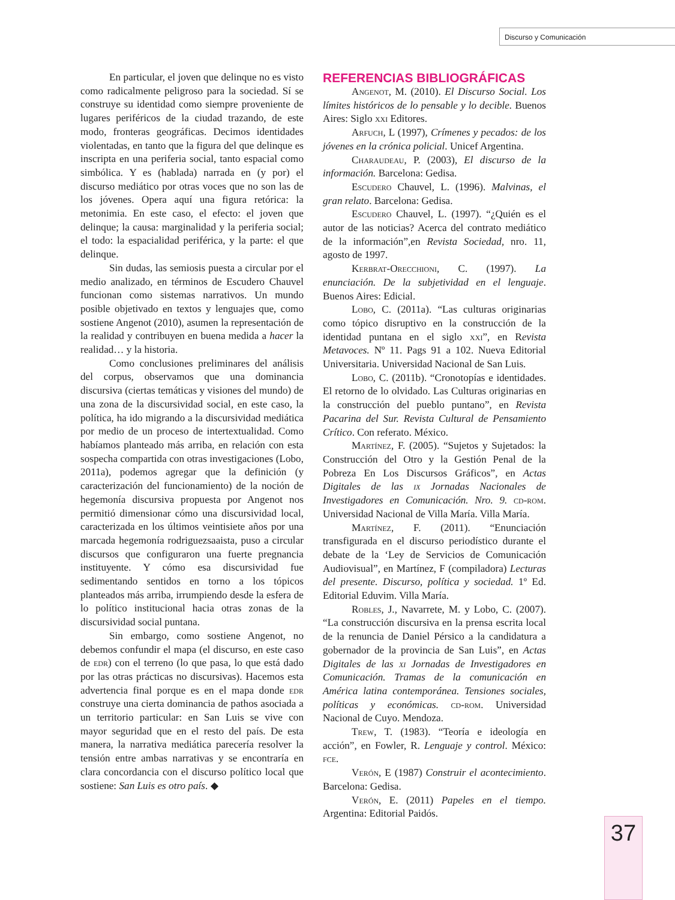Discurso y Comunicación
En particular, el joven que delinque no es visto como radicalmente peligroso para la sociedad. Sí se construye su identidad como siempre proveniente de lugares periféricos de la ciudad trazando, de este modo, fronteras geográficas. Decimos identidades violentadas, en tanto que la figura del que delinque es inscripta en una periferia social, tanto espacial como simbólica. Y es (hablada) narrada en (y por) el discurso mediático por otras voces que no son las de los jóvenes. Opera aquí una figura retórica: la metonimia. En este caso, el efecto: el joven que delinque; la causa: marginalidad y la periferia social; el todo: la espacialidad periférica, y la parte: el que delinque.
Sin dudas, las semiosis puesta a circular por el medio analizado, en términos de Escudero Chauvel funcionan como sistemas narrativos. Un mundo posible objetivado en textos y lenguajes que, como sostiene Angenot (2010), asumen la representación de la realidad y contribuyen en buena medida a hacer la realidad… y la historia.
Como conclusiones preliminares del análisis del corpus, observamos que una dominancia discursiva (ciertas temáticas y visiones del mundo) de una zona de la discursividad social, en este caso, la política, ha ido migrando a la discursividad mediática por medio de un proceso de intertextualidad. Como habíamos planteado más arriba, en relación con esta sospecha compartida con otras investigaciones (Lobo, 2011a), podemos agregar que la definición (y caracterización del funcionamiento) de la noción de hegemonía discursiva propuesta por Angenot nos permitió dimensionar cómo una discursividad local, caracterizada en los últimos veintisiete años por una marcada hegemonía rodriguezsaaista, puso a circular discursos que configuraron una fuerte pregnancia instituyente. Y cómo esa discursividad fue sedimentando sentidos en torno a los tópicos planteados más arriba, irrumpiendo desde la esfera de lo político institucional hacia otras zonas de la discursividad social puntana.
Sin embargo, como sostiene Angenot, no debemos confundir el mapa (el discurso, en este caso de edr) con el terreno (lo que pasa, lo que está dado por las otras prácticas no discursivas). Hacemos esta advertencia final porque es en el mapa donde edr construye una cierta dominancia de pathos asociada a un territorio particular: en San Luis se vive con mayor seguridad que en el resto del país. De esta manera, la narrativa mediática parecería resolver la tensión entre ambas narrativas y se encontraría en clara concordancia con el discurso político local que sostiene: San Luis es otro país. ◆
REFERENCIAS BIBLIOGRÁFICAS
Angenot, M. (2010). El Discurso Social. Los límites históricos de lo pensable y lo decible. Buenos Aires: Siglo xxi Editores.
Arfuch, L (1997), Crímenes y pecados: de los jóvenes en la crónica policial. Unicef Argentina.
Charaudeau, P. (2003), El discurso de la información. Barcelona: Gedisa.
Escudero Chauvel, L. (1996). Malvinas, el gran relato. Barcelona: Gedisa.
Escudero Chauvel, L. (1997). “¿Quién es el autor de las noticias? Acerca del contrato mediático de la información”,en Revista Sociedad, nro. 11, agosto de 1997.
Kerbrat-Orecchioni, C. (1997). La enunciación. De la subjetividad en el lenguaje. Buenos Aires: Edicial.
Lobo, C. (2011a). “Las culturas originarias como tópico disruptivo en la construcción de la identidad puntana en el siglo xxi”, en Revista Metavoces. Nº 11. Pags 91 a 102. Nueva Editorial Universitaria. Universidad Nacional de San Luis.
Lobo, C. (2011b). “Cronotopías e identidades. El retorno de lo olvidado. Las Culturas originarias en la construcción del pueblo puntano”, en Revista Pacarina del Sur. Revista Cultural de Pensamiento Crítico. Con referato. México.
Martínez, F. (2005). “Sujetos y Sujetados: la Construcción del Otro y la Gestión Penal de la Pobreza En Los Discursos Gráficos”, en Actas Digitales de las ix Jornadas Nacionales de Investigadores en Comunicación. Nro. 9. cd-rom. Universidad Nacional de Villa María. Villa María.
Martínez, F. (2011). “Enunciación transfigurada en el discurso periodístico durante el debate de la ‘Ley de Servicios de Comunicación Audiovisual”, en Martínez, F (compiladora) Lecturas del presente. Discurso, política y sociedad. 1º Ed. Editorial Eduvim. Villa María.
Robles, J., Navarrete, M. y Lobo, C. (2007). “La construcción discursiva en la prensa escrita local de la renuncia de Daniel Pérsico a la candidatura a gobernador de la provincia de San Luis”, en Actas Digitales de las xi Jornadas de Investigadores en Comunicación. Tramas de la comunicación en América latina contemporánea. Tensiones sociales, políticas y económicas. cd-rom. Universidad Nacional de Cuyo. Mendoza.
Trew, T. (1983). “Teoría e ideología en acción”, en Fowler, R. Lenguaje y control. México: fce.
Verón, E (1987) Construir el acontecimiento. Barcelona: Gedisa.
Verón, E. (2011) Papeles en el tiempo. Argentina: Editorial Paidós.
37